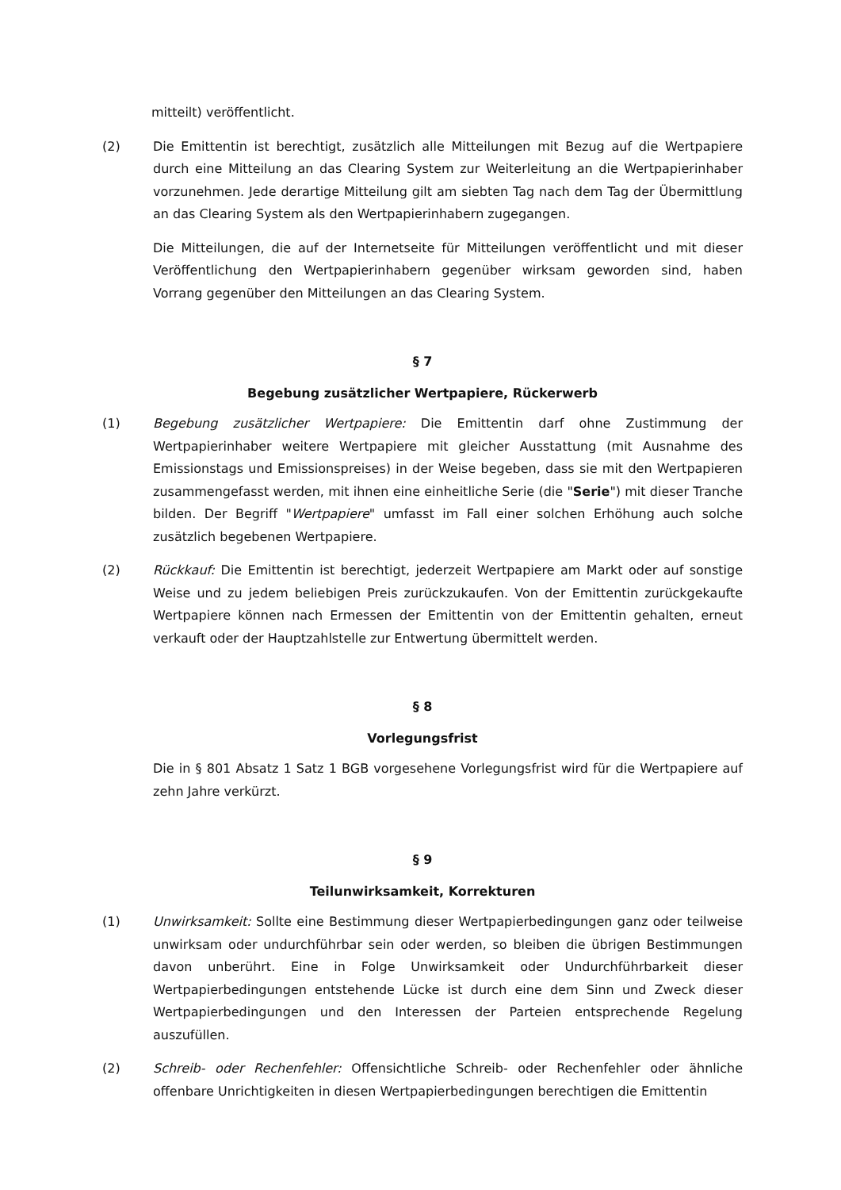mitteilt) veröffentlicht.
(2) Die Emittentin ist berechtigt, zusätzlich alle Mitteilungen mit Bezug auf die Wertpapiere durch eine Mitteilung an das Clearing System zur Weiterleitung an die Wertpapierinhaber vorzunehmen. Jede derartige Mitteilung gilt am siebten Tag nach dem Tag der Übermittlung an das Clearing System als den Wertpapierinhabern zugegangen.
Die Mitteilungen, die auf der Internetseite für Mitteilungen veröffentlicht und mit dieser Veröffentlichung den Wertpapierinhabern gegenüber wirksam geworden sind, haben Vorrang gegenüber den Mitteilungen an das Clearing System.
§ 7
Begebung zusätzlicher Wertpapiere, Rückerwerb
(1) Begebung zusätzlicher Wertpapiere: Die Emittentin darf ohne Zustimmung der Wertpapierinhaber weitere Wertpapiere mit gleicher Ausstattung (mit Ausnahme des Emissionstags und Emissionspreises) in der Weise begeben, dass sie mit den Wertpapieren zusammengefasst werden, mit ihnen eine einheitliche Serie (die "Serie") mit dieser Tranche bilden. Der Begriff "Wertpapiere" umfasst im Fall einer solchen Erhöhung auch solche zusätzlich begebenen Wertpapiere.
(2) Rückkauf: Die Emittentin ist berechtigt, jederzeit Wertpapiere am Markt oder auf sonstige Weise und zu jedem beliebigen Preis zurückzukaufen. Von der Emittentin zurückgekaufte Wertpapiere können nach Ermessen der Emittentin von der Emittentin gehalten, erneut verkauft oder der Hauptzahlstelle zur Entwertung übermittelt werden.
§ 8
Vorlegungsfrist
Die in § 801 Absatz 1 Satz 1 BGB vorgesehene Vorlegungsfrist wird für die Wertpapiere auf zehn Jahre verkürzt.
§ 9
Teilunwirksamkeit, Korrekturen
(1) Unwirksamkeit: Sollte eine Bestimmung dieser Wertpapierbedingungen ganz oder teilweise unwirksam oder undurchführbar sein oder werden, so bleiben die übrigen Bestimmungen davon unberührt. Eine in Folge Unwirksamkeit oder Undurchführbarkeit dieser Wertpapierbedingungen entstehende Lücke ist durch eine dem Sinn und Zweck dieser Wertpapierbedingungen und den Interessen der Parteien entsprechende Regelung auszufüllen.
(2) Schreib- oder Rechenfehler: Offensichtliche Schreib- oder Rechenfehler oder ähnliche offenbare Unrichtigkeiten in diesen Wertpapierbedingungen berechtigen die Emittentin